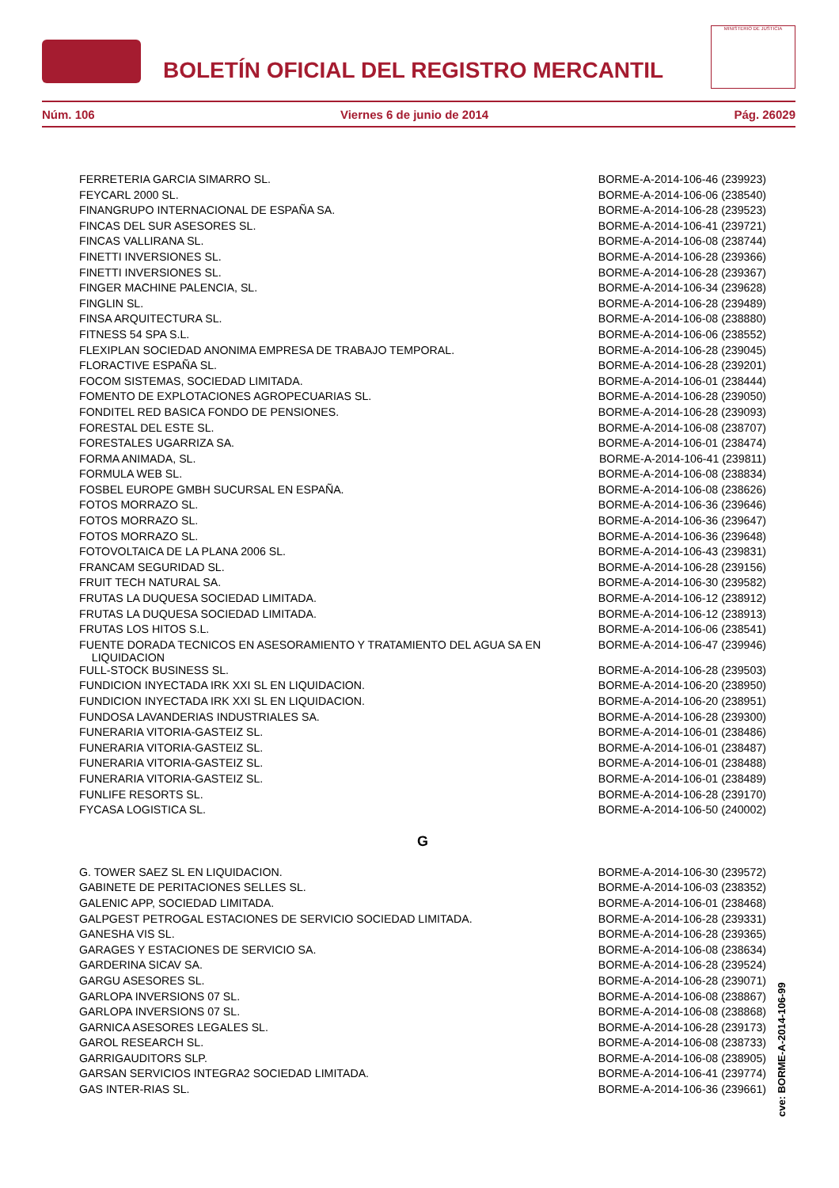BOLETÍN OFICIAL DEL REGISTRO MERCANTIL
MINISTERIO DE JUSTICIA
Núm. 106 Viernes 6 de junio de 2014 Pág. 26029
| FERRETERIA GARCIA SIMARRO SL. | BORME-A-2014-106-46 (239923) |
| FEYCARL 2000 SL. | BORME-A-2014-106-06 (238540) |
| FINANGRUPO INTERNACIONAL DE ESPAÑA SA. | BORME-A-2014-106-28 (239523) |
| FINCAS DEL SUR ASESORES SL. | BORME-A-2014-106-41 (239721) |
| FINCAS VALLIRANA SL. | BORME-A-2014-106-08 (238744) |
| FINETTI INVERSIONES SL. | BORME-A-2014-106-28 (239366) |
| FINETTI INVERSIONES SL. | BORME-A-2014-106-28 (239367) |
| FINGER MACHINE PALENCIA, SL. | BORME-A-2014-106-34 (239628) |
| FINGLIN SL. | BORME-A-2014-106-28 (239489) |
| FINSA ARQUITECTURA SL. | BORME-A-2014-106-08 (238880) |
| FITNESS 54 SPA S.L. | BORME-A-2014-106-06 (238552) |
| FLEXIPLAN SOCIEDAD ANONIMA EMPRESA DE TRABAJO TEMPORAL. | BORME-A-2014-106-28 (239045) |
| FLORACTIVE ESPAÑA SL. | BORME-A-2014-106-28 (239201) |
| FOCOM SISTEMAS, SOCIEDAD LIMITADA. | BORME-A-2014-106-01 (238444) |
| FOMENTO DE EXPLOTACIONES AGROPECUARIAS SL. | BORME-A-2014-106-28 (239050) |
| FONDITEL RED BASICA FONDO DE PENSIONES. | BORME-A-2014-106-28 (239093) |
| FORESTAL DEL ESTE SL. | BORME-A-2014-106-08 (238707) |
| FORESTALES UGARRIZA SA. | BORME-A-2014-106-01 (238474) |
| FORMA ANIMADA, SL. | BORME-A-2014-106-41 (239811) |
| FORMULA WEB SL. | BORME-A-2014-106-08 (238834) |
| FOSBEL EUROPE GMBH SUCURSAL EN ESPAÑA. | BORME-A-2014-106-08 (238626) |
| FOTOS MORRAZO SL. | BORME-A-2014-106-36 (239646) |
| FOTOS MORRAZO SL. | BORME-A-2014-106-36 (239647) |
| FOTOS MORRAZO SL. | BORME-A-2014-106-36 (239648) |
| FOTOVOLTAICA DE LA PLANA 2006 SL. | BORME-A-2014-106-43 (239831) |
| FRANCAM SEGURIDAD SL. | BORME-A-2014-106-28 (239156) |
| FRUIT TECH NATURAL SA. | BORME-A-2014-106-30 (239582) |
| FRUTAS LA DUQUESA SOCIEDAD LIMITADA. | BORME-A-2014-106-12 (238912) |
| FRUTAS LA DUQUESA SOCIEDAD LIMITADA. | BORME-A-2014-106-12 (238913) |
| FRUTAS LOS HITOS S.L. | BORME-A-2014-106-06 (238541) |
| FUENTE DORADA TECNICOS EN ASESORAMIENTO Y TRATAMIENTO DEL AGUA SA EN LIQUIDACION | BORME-A-2014-106-47 (239946) |
| FULL-STOCK BUSINESS SL. | BORME-A-2014-106-28 (239503) |
| FUNDICION INYECTADA IRK XXI SL EN LIQUIDACION. | BORME-A-2014-106-20 (238950) |
| FUNDICION INYECTADA IRK XXI SL EN LIQUIDACION. | BORME-A-2014-106-20 (238951) |
| FUNDOSA LAVANDERIAS INDUSTRIALES SA. | BORME-A-2014-106-28 (239300) |
| FUNERARIA VITORIA-GASTEIZ SL. | BORME-A-2014-106-01 (238486) |
| FUNERARIA VITORIA-GASTEIZ SL. | BORME-A-2014-106-01 (238487) |
| FUNERARIA VITORIA-GASTEIZ SL. | BORME-A-2014-106-01 (238488) |
| FUNERARIA VITORIA-GASTEIZ SL. | BORME-A-2014-106-01 (238489) |
| FUNLIFE RESORTS SL. | BORME-A-2014-106-28 (239170) |
| FYCASA LOGISTICA SL. | BORME-A-2014-106-50 (240002) |
G
| G. TOWER SAEZ SL EN LIQUIDACION. | BORME-A-2014-106-30 (239572) |
| GABINETE DE PERITACIONES SELLES SL. | BORME-A-2014-106-03 (238352) |
| GALENIC APP, SOCIEDAD LIMITADA. | BORME-A-2014-106-01 (238468) |
| GALPGEST PETROGAL ESTACIONES DE SERVICIO SOCIEDAD LIMITADA. | BORME-A-2014-106-28 (239331) |
| GANESHA VIS SL. | BORME-A-2014-106-28 (239365) |
| GARAGES Y ESTACIONES DE SERVICIO SA. | BORME-A-2014-106-08 (238634) |
| GARDERINA SICAV SA. | BORME-A-2014-106-28 (239524) |
| GARGU ASESORES SL. | BORME-A-2014-106-28 (239071) |
| GARLOPA INVERSIONS 07 SL. | BORME-A-2014-106-08 (238867) |
| GARLOPA INVERSIONS 07 SL. | BORME-A-2014-106-08 (238868) |
| GARNICA ASESORES LEGALES SL. | BORME-A-2014-106-28 (239173) |
| GAROL RESEARCH SL. | BORME-A-2014-106-08 (238733) |
| GARRIGAUDITORS SLP. | BORME-A-2014-106-08 (238905) |
| GARSAN SERVICIOS INTEGRA2 SOCIEDAD LIMITADA. | BORME-A-2014-106-41 (239774) |
| GAS INTER-RIAS SL. | BORME-A-2014-106-36 (239661) |
cve: BORME-A-2014-106-99